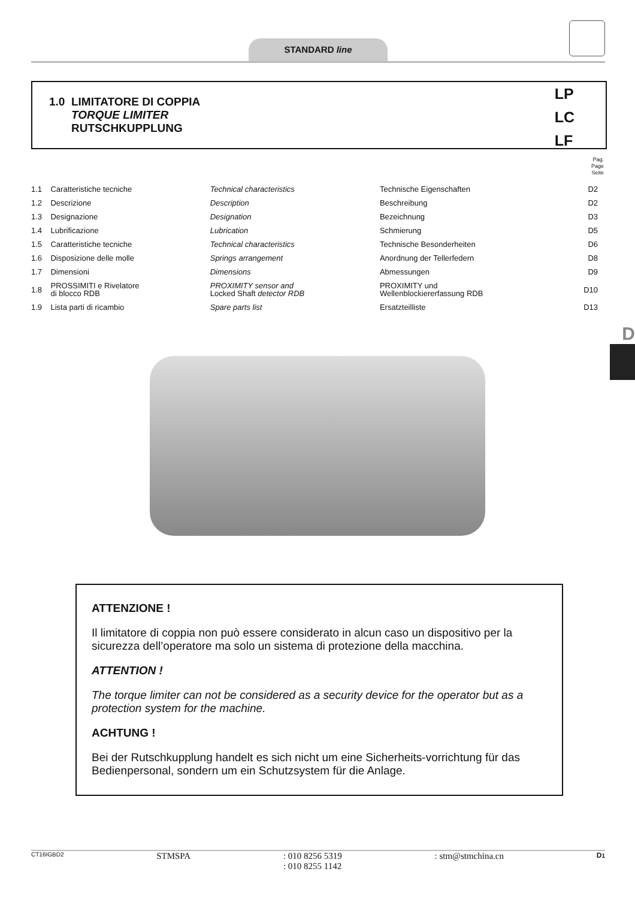STANDARD line
1.0 LIMITATORE DI COPPIA
TORQUE LIMITER
RUTSCHKUPPLUNG
LP
LC
LF
Pag.
Page
Seite
| 1.1 | Caratteristiche tecniche | Technical characteristics | Technische Eigenschaften | D2 |
| 1.2 | Descrizione | Description | Beschreibung | D2 |
| 1.3 | Designazione | Designation | Bezeichnung | D3 |
| 1.4 | Lubrificazione | Lubrication | Schmierung | D5 |
| 1.5 | Caratteristiche tecniche | Technical characteristics | Technische Besonderheiten | D6 |
| 1.6 | Disposizione delle molle | Springs arrangement | Anordnung der Tellerfedern | D8 |
| 1.7 | Dimensioni | Dimensions | Abmessungen | D9 |
| 1.8 | PROSSIMITI e Rivelatore di blocco RDB | PROXIMITY sensor and Locked Shaft detector RDB | PROXIMITY und Wellenblockiererfassung RDB | D10 |
| 1.9 | Lista parti di ricambio | Spare parts list | Ersatzteilliste | D13 |
D
ATTENZIONE !
Il limitatore di coppia non può essere considerato in alcun caso un dispositivo per la sicurezza dell’operatore ma solo un sistema di protezione della macchina.
ATTENTION !
The torque limiter can not be considered as a security device for the operator but as a protection system for the machine.
ACHTUNG !
Bei der Rutschkupplung handelt es sich nicht um eine Sicherheits-vorrichtung für das Bedienpersonal, sondern um ein Schutzsystem für die Anlage.
CT16IGBD2
STMSPA: 010 8256 5319
: 010 8255 1142: stm@stmchina.cn D1